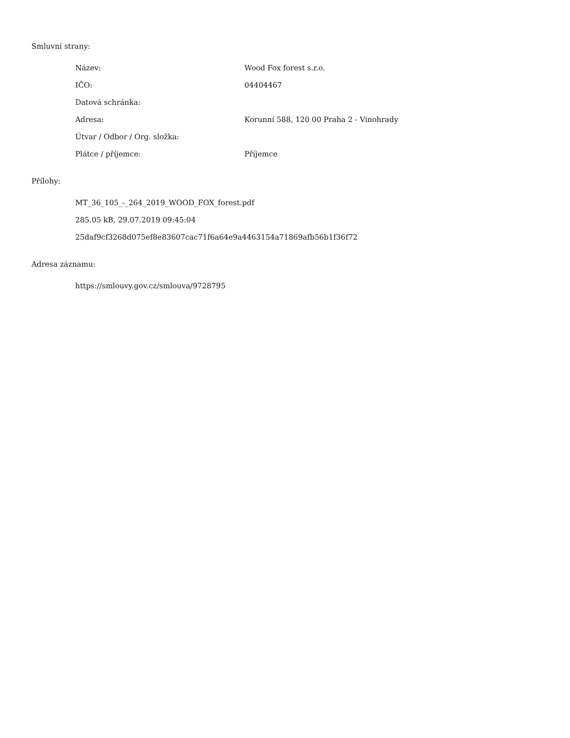Smluvní strany:
| Název: | Wood Fox forest s.r.o. |
| IČO: | 04404467 |
| Datová schránka: | |
| Adresa: | Korunní 588, 120 00 Praha 2 - Vinohrady |
| Útvar / Odbor / Org. složka: | |
| Plátce / příjemce: | Příjemce |
Přílohy:
MT_36_105_-_264_2019_WOOD_FOX_forest.pdf
285.05 kB, 29.07.2019 09:45:04
25daf9cf3268d075ef8e83607cac71f6a64e9a4463154a71869afb56b1f36f72
Adresa záznamu:
https://smlouvy.gov.cz/smlouva/9728795